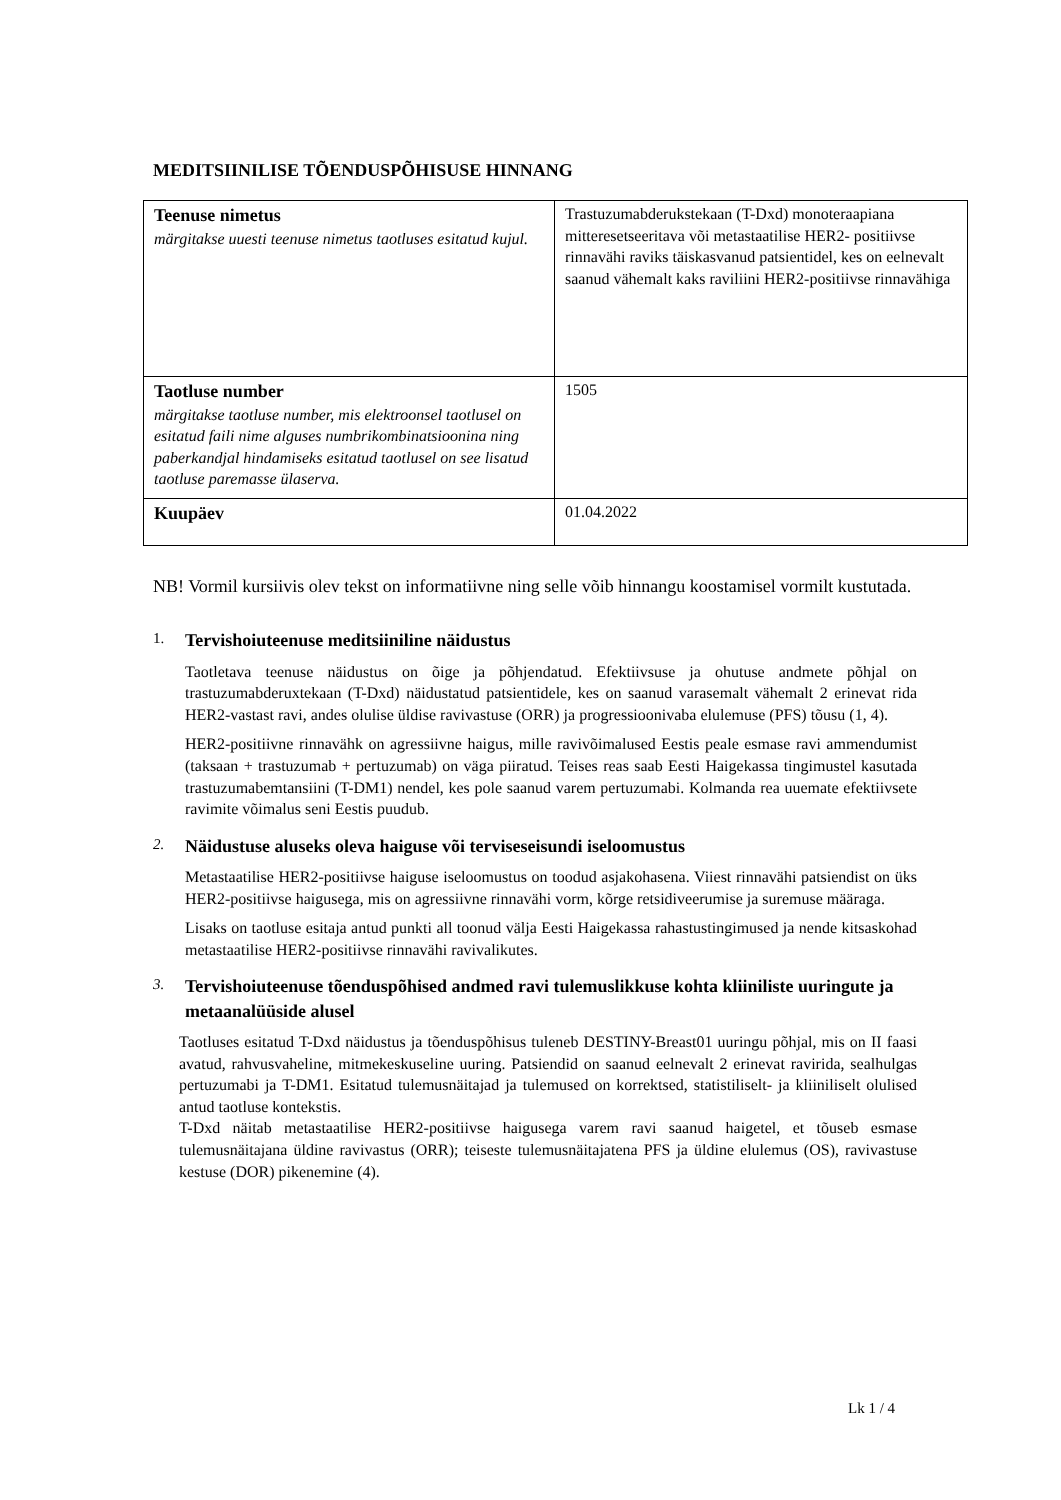MEDITSIINILISE TÕENDUSPÕHISUSE HINNANG
| Teenuse nimetus märgitakse uuesti teenuse nimetus taotluses esitatud kujul. | Trastuzumabderukstekaan (T-Dxd) monoteraapiana mitteresetseeritava või metastaatilise HER2- positiivse rinnavähi raviks täiskasvanud patsientidel, kes on eelnevalt saanud vähemalt kaks raviliini HER2-positiivse rinnavähiga |
| Taotluse number märgitakse taotluse number, mis elektroonsel taotlusel on esitatud faili nime alguses numbrikombinatsioonina ning paberkandjal hindamiseks esitatud taotlusel on see lisatud taotluse paremasse ülaserva. | 1505 |
| Kuupäev | 01.04.2022 |
NB! Vormil kursiivis olev tekst on informatiivne ning selle võib hinnangu koostamisel vormilt kustutada.
1. Tervishoiuteenuse meditsiiniline näidustus
Taotletava teenuse näidustus on õige ja põhjendatud. Efektiivsuse ja ohutuse andmete põhjal on trastuzumabderuxtekaan (T-Dxd) näidustatud patsientidele, kes on saanud varasemalt vähemalt 2 erinevat rida HER2-vastast ravi, andes olulise üldise ravivastuse (ORR) ja progressioonivaba elulemuse (PFS) tõusu (1, 4).
HER2-positiivne rinnavähk on agressiivne haigus, mille ravivõimalused Eestis peale esmase ravi ammendumist (taksaan + trastuzumab + pertuzumab) on väga piiratud. Teises reas saab Eesti Haigekassa tingimustel kasutada trastuzumabemtansiini (T-DM1) nendel, kes pole saanud varem pertuzumabi. Kolmanda rea uuemate efektiivsete ravimite võimalus seni Eestis puudub.
2. Näidustuse aluseks oleva haiguse või terviseseisundi iseloomustus
Metastaatilise HER2-positiivse haiguse iseloomustus on toodud asjakohasena. Viiest rinnavähi patsiendist on üks HER2-positiivse haigusega, mis on agressiivne rinnavähi vorm, kõrge retsidiveerumise ja suremuse määraga.
Lisaks on taotluse esitaja antud punkti all toonud välja Eesti Haigekassa rahastustingimused ja nende kitsaskohad metastaatilise HER2-positiivse rinnavähi ravivalikutes.
3. Tervishoiuteenuse tõenduspõhised andmed ravi tulemuslikkuse kohta kliiniliste uuringute ja metaanalüüside alusel
Taotluses esitatud T-Dxd näidustus ja tõenduspõhisus tuleneb DESTINY-Breast01 uuringu põhjal, mis on II faasi avatud, rahvusvaheline, mitmekeskuseline uuring. Patsiendid on saanud eelnevalt 2 erinevat ravirida, sealhulgas pertuzumabi ja T-DM1. Esitatud tulemusnäitajad ja tulemused on korrektsed, statistiliselt- ja kliiniliselt olulised antud taotluse kontekstis.
T-Dxd näitab metastaatilise HER2-positiivse haigusega varem ravi saanud haigetel, et tõuseb esmase tulemusnäitajana üldine ravivastus (ORR); teiseste tulemusnäitajatena PFS ja üldine elulemus (OS), ravivastuse kestuse (DOR) pikenemine (4).
Lk 1 / 4